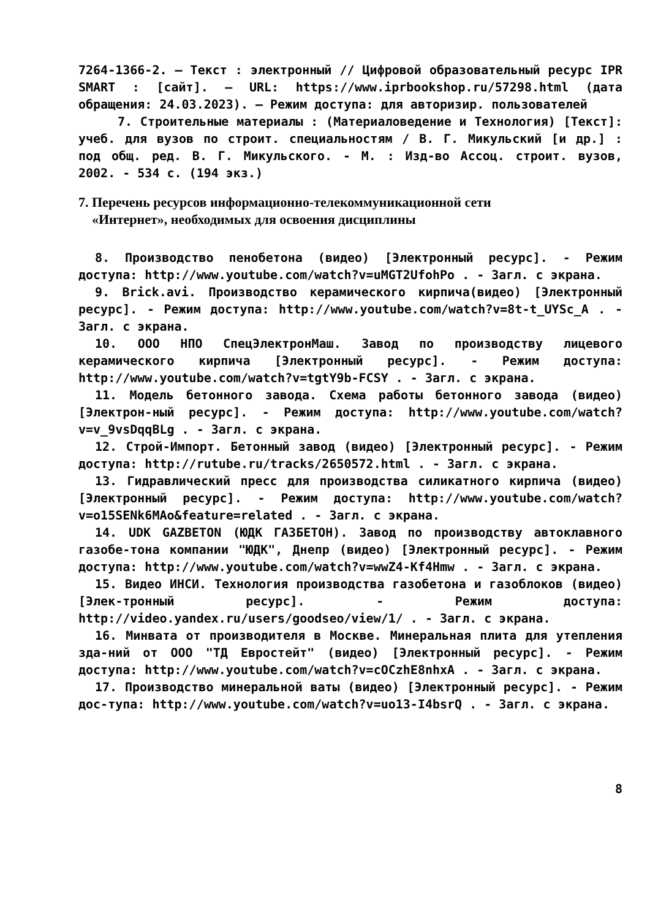7264-1366-2. – Текст : электронный // Цифровой образовательный ресурс IPR SMART : [сайт]. – URL: https://www.iprbookshop.ru/57298.html (дата обращения: 24.03.2023). – Режим доступа: для авторизир. пользователей
7. Строительные материалы : (Материаловедение и Технология) [Текст]: учеб. для вузов по строит. специальностям / В. Г. Микульский [и др.] : под общ. ред. В. Г. Микульского. - М. : Изд-во Ассоц. строит. вузов, 2002. - 534 с. (194 экз.)
7. Перечень ресурсов информационно-телекоммуникационной сети
«Интернет», необходимых для освоения дисциплины
8. Производство пенобетона (видео) [Электронный ресурс]. - Режим доступа: http://www.youtube.com/watch?v=uMGT2UfohPo . - Загл. с экрана.
9. Brick.avi. Производство керамического кирпича(видео) [Электронный ресурс]. - Режим доступа: http://www.youtube.com/watch?v=8t-t_UYSc_A . - Загл. с экрана.
10. ООО НПО СпецЭлектронМаш. Завод по производству лицевого керамического кирпича [Электронный ресурс]. - Режим доступа: http://www.youtube.com/watch?v=tgtY9b-FCSY . - Загл. с экрана.
11. Модель бетонного завода. Схема работы бетонного завода (видео) [Электрон-ный ресурс]. - Режим доступа: http://www.youtube.com/watch?v=v_9vsDqqBLg . - Загл. с экрана.
12. Строй-Импорт. Бетонный завод (видео) [Электронный ресурс]. - Режим доступа: http://rutube.ru/tracks/2650572.html . - Загл. с экрана.
13. Гидравлический пресс для производства силикатного кирпича (видео) [Электронный ресурс]. - Режим доступа: http://www.youtube.com/watch?v=o15SENk6MAo&feature=related . - Загл. с экрана.
14. UDK GAZBETON (ЮДК ГАЗБЕТОН). Завод по производству автоклавного газобе-тона компании "ЮДК", Днепр (видео) [Электронный ресурс]. - Режим доступа: http://www.youtube.com/watch?v=wwZ4-Kf4Hmw . - Загл. с экрана.
15. Видео ИНСИ. Технология производства газобетона и газоблоков (видео) [Элек-тронный ресурс]. - Режим доступа: http://video.yandex.ru/users/goodseo/view/1/ . - Загл. с экрана.
16. Минвата от производителя в Москве. Минеральная плита для утепления зда-ний от ООО "ТД Евростейт" (видео) [Электронный ресурс]. - Режим доступа: http://www.youtube.com/watch?v=cOCzhE8nhxA . - Загл. с экрана.
17. Производство минеральной ваты (видео) [Электронный ресурс]. - Режим дос-тупа: http://www.youtube.com/watch?v=uo13-I4bsrQ . - Загл. с экрана.
8